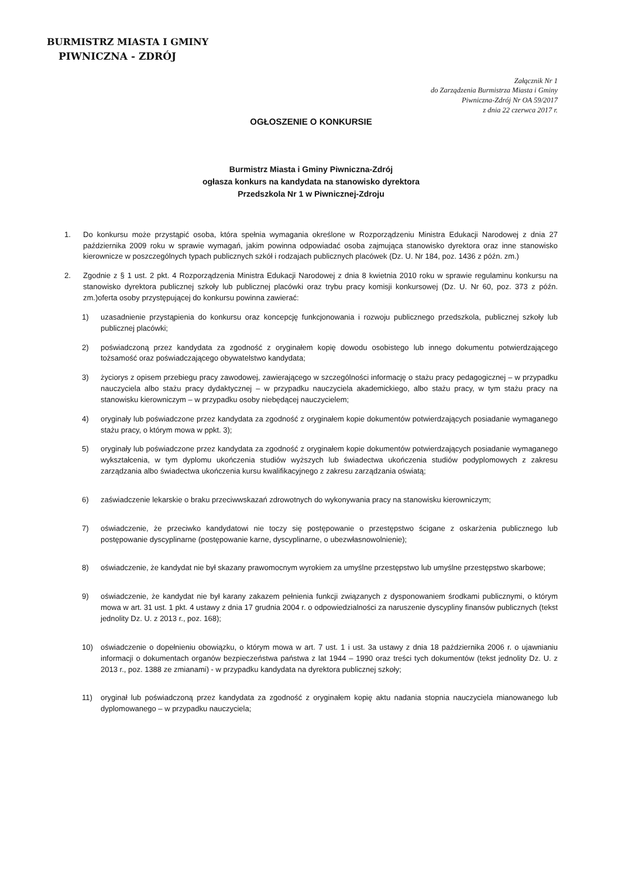BURMISTRZ MIASTA I GMINY
PIWNICZNA - ZDRÓJ
Załącznik Nr 1
do Zarządzenia Burmistrza Miasta i Gminy
Piwniczna-Zdrój Nr OA 59/2017
z dnia 22 czerwca 2017 r.
OGŁOSZENIE O KONKURSIE
Burmistrz Miasta i Gminy Piwniczna-Zdrój
ogłasza konkurs na kandydata na stanowisko dyrektora
Przedszkola Nr 1 w Piwnicznej-Zdroju
1. Do konkursu może przystąpić osoba, która spełnia wymagania określone w Rozporządzeniu Ministra Edukacji Narodowej z dnia 27 października 2009 roku w sprawie wymagań, jakim powinna odpowiadać osoba zajmująca stanowisko dyrektora oraz inne stanowisko kierownicze w poszczególnych typach publicznych szkół i rodzajach publicznych placówek (Dz. U. Nr 184, poz. 1436 z późn. zm.)
2. Zgodnie z § 1 ust. 2 pkt. 4 Rozporządzenia Ministra Edukacji Narodowej z dnia 8 kwietnia 2010 roku w sprawie regulaminu konkursu na stanowisko dyrektora publicznej szkoły lub publicznej placówki oraz trybu pracy komisji konkursowej (Dz. U. Nr 60, poz. 373 z późn. zm.)oferta osoby przystępującej do konkursu powinna zawierać:
1) uzasadnienie przystąpienia do konkursu oraz koncepcję funkcjonowania i rozwoju publicznego przedszkola, publicznej szkoły lub publicznej placówki;
2) poświadczoną przez kandydata za zgodność z oryginałem kopię dowodu osobistego lub innego dokumentu potwierdzającego tożsamość oraz poświadczającego obywatelstwo kandydata;
3) życiorys z opisem przebiegu pracy zawodowej, zawierającego w szczególności informację o stażu pracy pedagogicznej – w przypadku nauczyciela albo stażu pracy dydaktycznej – w przypadku nauczyciela akademickiego, albo stażu pracy, w tym stażu pracy na stanowisku kierowniczym – w przypadku osoby niebędącej nauczycielem;
4) oryginały lub poświadczone przez kandydata za zgodność z oryginałem kopie dokumentów potwierdzających posiadanie wymaganego stażu pracy, o którym mowa w ppkt. 3);
5) oryginały lub poświadczone przez kandydata za zgodność z oryginałem kopie dokumentów potwierdzających posiadanie wymaganego wykształcenia, w tym dyplomu ukończenia studiów wyższych lub świadectwa ukończenia studiów podyplomowych z zakresu zarządzania albo świadectwa ukończenia kursu kwalifikacyjnego z zakresu zarządzania oświatą;
6) zaświadczenie lekarskie o braku przeciwwskazań zdrowotnych do wykonywania pracy na stanowisku kierowniczym;
7) oświadczenie, że przeciwko kandydatowi nie toczy się postępowanie o przestępstwo ścigane z oskarżenia publicznego lub postępowanie dyscyplinarne (postępowanie karne, dyscyplinarne, o ubezwłasnowolnienie);
8) oświadczenie, że kandydat nie był skazany prawomocnym wyrokiem za umyślne przestępstwo lub umyślne przestępstwo skarbowe;
9) oświadczenie, że kandydat nie był karany zakazem pełnienia funkcji związanych z dysponowaniem środkami publicznymi, o którym mowa w art. 31 ust. 1 pkt. 4 ustawy z dnia 17 grudnia 2004 r. o odpowiedzialności za naruszenie dyscypliny finansów publicznych (tekst jednolity Dz. U. z 2013 r., poz. 168);
10) oświadczenie o dopełnieniu obowiązku, o którym mowa w art. 7 ust. 1 i ust. 3a ustawy z dnia 18 października 2006 r. o ujawnianiu informacji o dokumentach organów bezpieczeństwa państwa z lat 1944 – 1990 oraz treści tych dokumentów (tekst jednolity Dz. U. z 2013 r., poz. 1388 ze zmianami) - w przypadku kandydata na dyrektora publicznej szkoły;
11) oryginał lub poświadczoną przez kandydata za zgodność z oryginałem kopię aktu nadania stopnia nauczyciela mianowanego lub dyplomowanego – w przypadku nauczyciela;